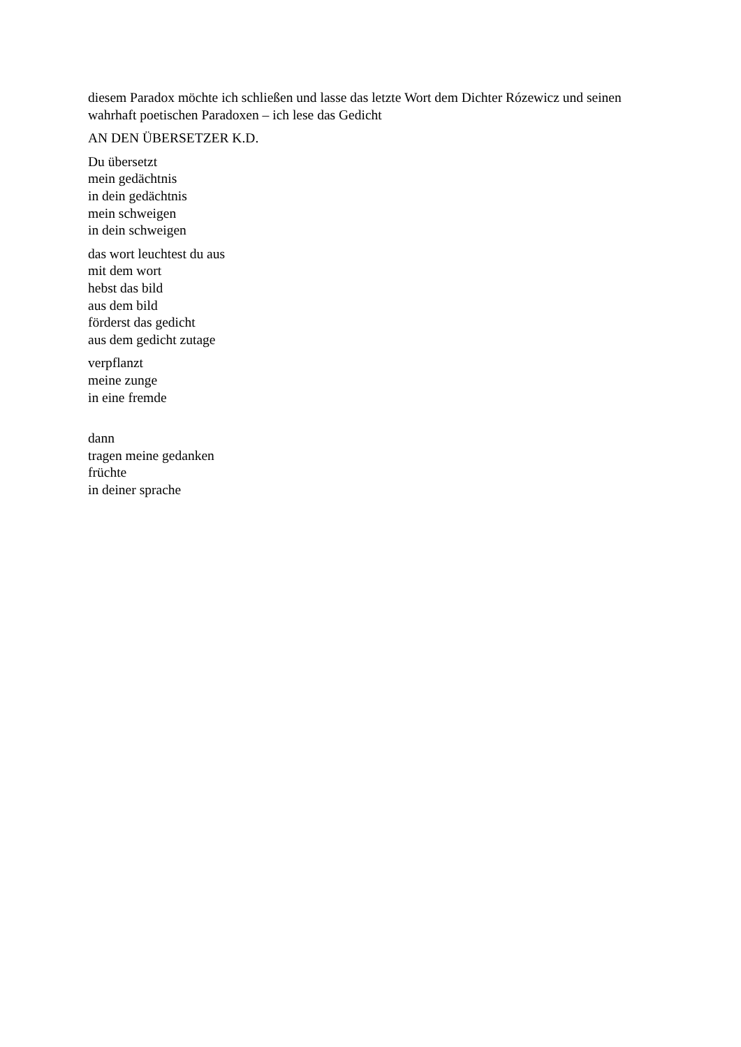diesem Paradox möchte ich schließen und lasse das letzte Wort dem Dichter Rózewicz und seinen wahrhaft poetischen Paradoxen – ich lese das Gedicht
AN DEN ÜBERSETZER K.D.
Du übersetzt
mein gedächtnis
in dein gedächtnis
mein schweigen
in dein schweigen
das wort leuchtest du aus
mit dem wort
hebst das bild
aus dem bild
förderst das gedicht
aus dem gedicht zutage
verpflanzt
meine zunge
in eine fremde
dann
tragen meine gedanken
früchte
in deiner sprache